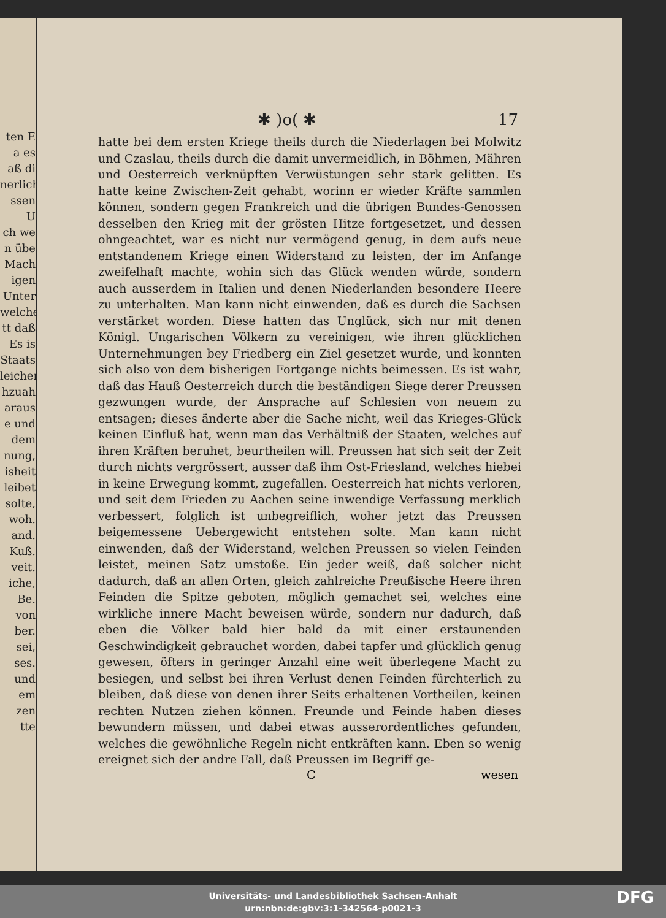ten E
a es
aß di
nerlich
ssen U
ch we
n übe
Mach
igen
Unter
welche
tt daß
Es is
Staats
leichen
hzuah
araus
e und
dem
nung,
isheit
leibet
solte,
woh.
and.
Kuß.
veit.
iche,
Be.
von
ber.
sei,
ses.
und
em
zen
tte
✱ )o( ✱ 17
hatte bei dem ersten Kriege theils durch die Niederlagen bei Molwitz und Czaslau, theils durch die damit unvermeidlich, in Böhmen, Mähren und Oesterreich verknüpften Verwüstungen sehr stark gelitten. Es hatte keine Zwischen-Zeit gehabt, worinn er wieder Kräfte sammlen können, sondern gegen Frankreich und die übrigen Bundes-Genossen desselben den Krieg mit der grösten Hitze fortgesetzet, und dessen ohngeachtet, war es nicht nur vermögend genug, in dem aufs neue entstandenem Kriege einen Widerstand zu leisten, der im Anfange zweifelhaft machte, wohin sich das Glück wenden würde, sondern auch ausserdem in Italien und denen Niederlanden besondere Heere zu unterhalten. Man kann nicht einwenden, daß es durch die Sachsen verstärket worden. Diese hatten das Unglück, sich nur mit denen Königl. Ungarischen Völkern zu vereinigen, wie ihren glücklichen Unternehmungen bey Friedberg ein Ziel gesetzet wurde, und konnten sich also von dem bisherigen Fortgange nichts beimessen. Es ist wahr, daß das Hauß Oesterreich durch die beständigen Siege derer Preussen gezwungen wurde, der Ansprache auf Schlesien von neuem zu entsagen; dieses änderte aber die Sache nicht, weil das Krieges-Glück keinen Einfluß hat, wenn man das Verhältniß der Staaten, welches auf ihren Kräften beruhet, beurtheilen will. Preussen hat sich seit der Zeit durch nichts vergrössert, ausser daß ihm Ost-Friesland, welches hiebei in keine Erwegung kommt, zugefallen. Oesterreich hat nichts verloren, und seit dem Frieden zu Aachen seine inwendige Verfassung merklich verbessert, folglich ist unbegreiflich, woher jetzt das Preussen beigemessene Uebergewicht entstehen solte. Man kann nicht einwenden, daß der Widerstand, welchen Preussen so vielen Feinden leistet, meinen Satz umstoße. Ein jeder weiß, daß solcher nicht dadurch, daß an allen Orten, gleich zahlreiche Preußische Heere ihren Feinden die Spitze geboten, möglich gemachet sei, welches eine wirkliche innere Macht beweisen würde, sondern nur dadurch, daß eben die Völker bald hier bald da mit einer erstaunenden Geschwindigkeit gebrauchet worden, dabei tapfer und glücklich genug gewesen, öfters in geringer Anzahl eine weit überlegene Macht zu besiegen, und selbst bei ihren Verlust denen Feinden fürchterlich zu bleiben, daß diese von denen ihrer Seits erhaltenen Vortheilen, keinen rechten Nutzen ziehen können. Freunde und Feinde haben dieses bewundern müssen, und dabei etwas ausserordentliches gefunden, welches die gewöhnliche Regeln nicht entkräften kann. Eben so wenig ereignet sich der andre Fall, daß Preussen im Begriff ge-
Cwesen
Universitäts- und Landesbibliothek Sachsen-Anhalt
urn:nbn:de:gbv:3:1-342564-p0021-3
DFG